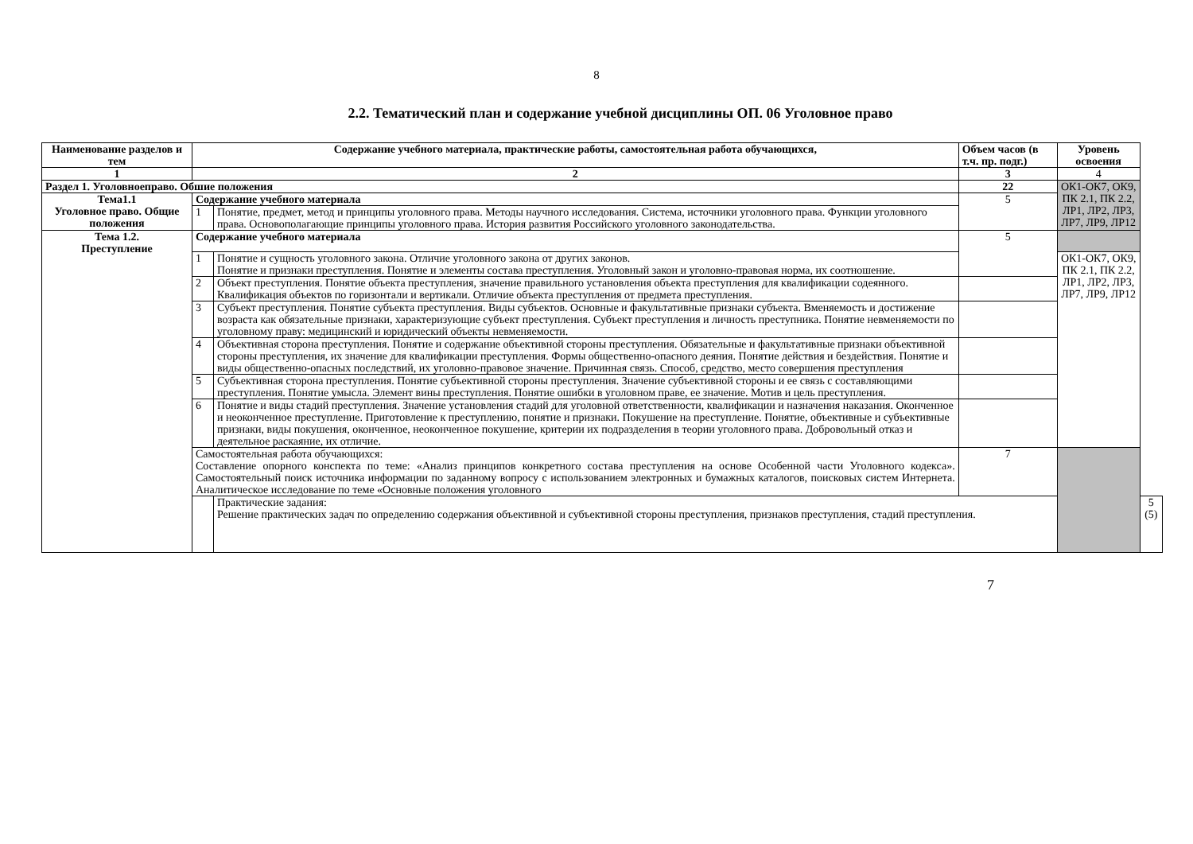8
2.2. Тематический план и содержание учебной дисциплины ОП. 06 Уголовное право
| Наименование разделов и тем | Содержание учебного материала, практические работы, самостоятельная работа обучающихся, | | Объем часов (в т.ч. пр. подг.) | Уровень освоения | |
| --- | --- | --- | --- | --- | --- |
| 1 | 2 | | 3 | 4 | |
| Раздел 1. Уголовноеправо. Обшие положения | | | 22 | ОК1-ОК7, ОК9, ПК 2.1, ПК 2.2, ЛР1, ЛР2, ЛР3, ЛР7, ЛР9, ЛР12 | |
| Тема1.1 Уголовное право. Общие положения | Содержание учебного материала | | 5 | | |
| | 1 | Понятие, предмет, метод и принципы уголовного права. Методы научного исследования. Система, источники уголовного права. Функции уголовного права. Основополагающие принципы уголовного права. История развития Российского уголовного законодательства. | | | |
| Тема 1.2. Преступление | Содержание учебного материала | | 5 | | |
| | 1 | Понятие и сущность уголовного закона. Отличие уголовного закона от других законов. Понятие и признаки преступления. Понятие и элементы состава преступления. Уголовный закон и уголовно-правовая норма, их соотношение. | | ОК1-ОК7, ОК9, ПК 2.1, ПК 2.2, ЛР1, ЛР2, ЛР3, ЛР7, ЛР9, ЛР12 | |
| | 2 | Объект преступления. Понятие объекта преступления, значение правильного установления объекта преступления для квалификации содеянного. Квалификация объектов по горизонтали и вертикали. Отличие объекта преступления от предмета преступления. | | | |
| | 3 | Субъект преступления. Понятие субъекта преступления. Виды субъектов. Основные и факультативные признаки субъекта. Вменяемость и достижение возраста как обязательные признаки, характеризующие субъект преступления. Субъект преступления и личность преступника. Понятие невменяемости по уголовному праву: медицинский и юридический объекты невменяемости. | | | |
| | 4 | Объективная сторона преступления. Понятие и содержание объективной стороны преступления. Обязательные и факультативные признаки объективной стороны преступления, их значение для квалификации преступления. Формы общественно-опасного деяния. Понятие действия и бездействия. Понятие и виды общественно-опасных последствий, их уголовно-правовое значение. Причинная связь. Способ, средство, место совершения преступления | | | |
| | 5 | Субъективная сторона преступления. Понятие субъективной стороны преступления. Значение субъективной стороны и ее связь с составляющими преступления. Понятие умысла. Элемент вины преступления. Понятие ошибки в уголовном праве, ее значение. Мотив и цель преступления. | | | |
| | 6 | Понятие и виды стадий преступления. Значение установления стадий для уголовной ответственности, квалификации и назначения наказания. Оконченное и неоконченное преступление. Приготовление к преступлению, понятие и признаки. Покушение на преступление. Понятие, объективные и субъективные признаки, виды покушения, оконченное, неоконченное покушение, критерии их подразделения в теории уголовного права. Добровольный отказ и деятельное раскаяние, их отличие. | | | |
| | Самостоятельная работа обучающихся: Составление опорного конспекта по теме: «Анализ принципов конкретного состава преступления на основе Особенной части Уголовного кодекса». Самостоятельный поиск источника информации по заданному вопросу с использованием электронных и бумажных каталогов, поисковых систем Интернета. Аналитическое исследование по теме «Основные положения уголовного | | 7 | | |
| | | Практические задания: Решение практических задач по определению содержания объективной и субъективной стороны преступления, признаков преступления, стадий преступления. | | | 5 (5) |
7